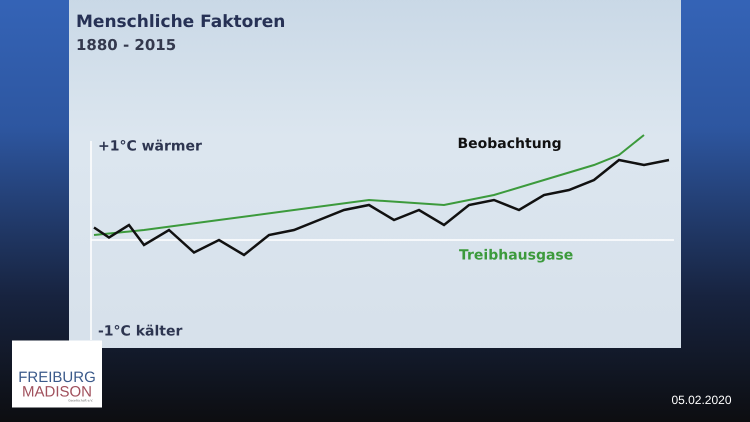Menschliche Faktoren
1880 - 2015
+1°C wärmer Beobachtung
Treibhausgase
-1°C kälter
FREIBURG
MADISON
Gesellschaft e.V.
05.02.2020